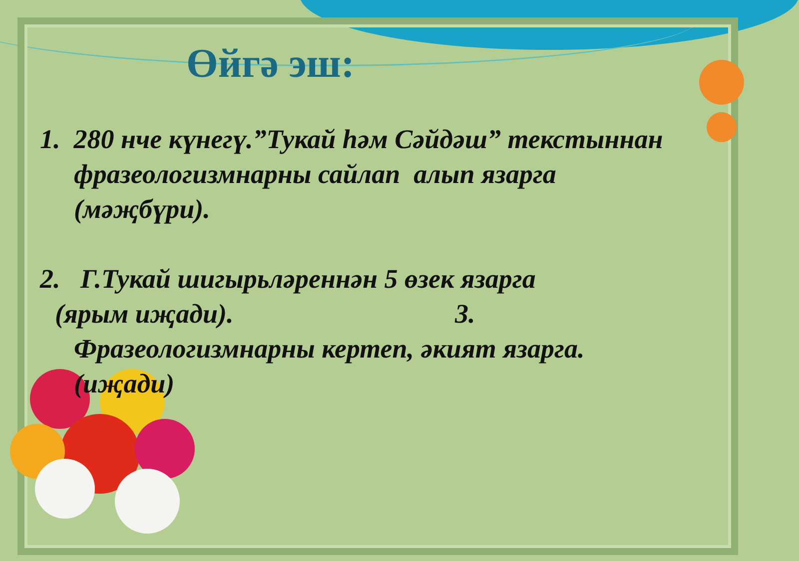Өйгә эш:
1. 280 нче күнегү.”Тукай һәм Сәйдәш” текстыннан
фразеологизмнарны сайлап алып язарга
(мәҗбүри).
2. Г.Тукай шигырьләреннән 5 өзек язарга
(ярым иҗади). 3.
Фразеологизмнарны кертеп, әкият язарга.
(иҗади)